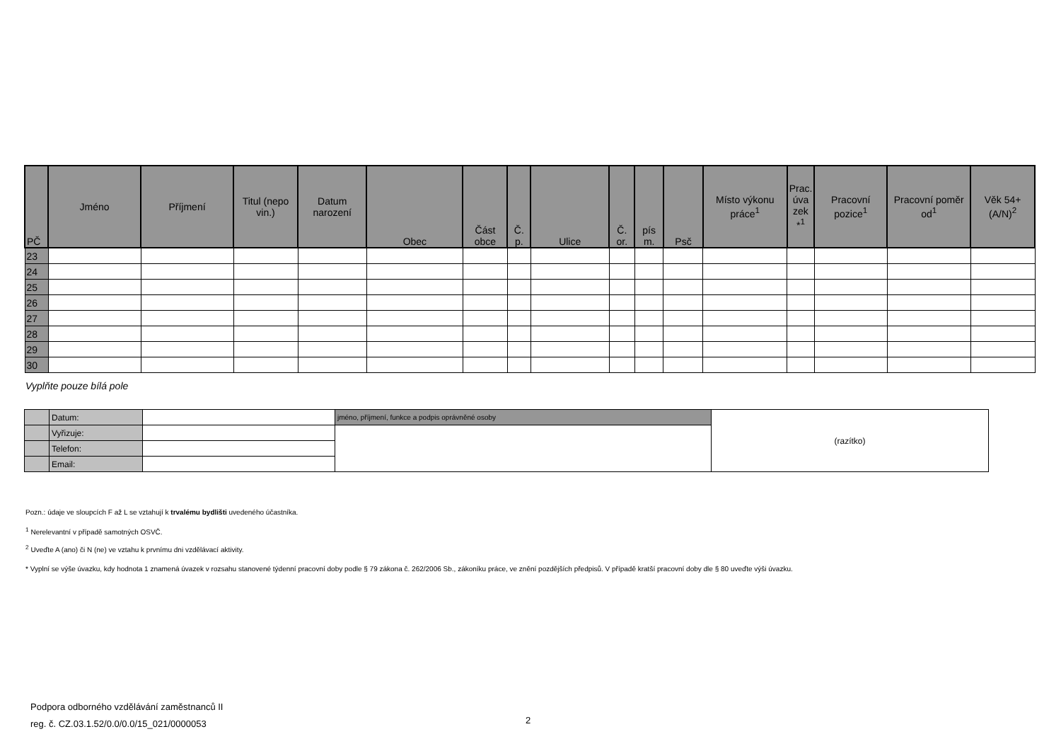| PČ | Jméno | Příjmení | Titul (nepo vin.) | Datum narození | Obec | Část obce | Č. p. | Ulice | Č. or. | pís m. | Psč | Místo výkonu práce<sup>1</sup> | Prac. úva zek *<sup>1</sup> | Pracovní pozice<sup>1</sup> | Pracovní poměr od<sup>1</sup> | Věk 54+ (A/N)<sup>2</sup> |
| --- | --- | --- | --- | --- | --- | --- | --- | --- | --- | --- | --- | --- | --- | --- | --- | --- |
| 23 | | | | | | | | | | | | | | | | |
| 24 | | | | | | | | | | | | | | | | |
| 25 | | | | | | | | | | | | | | | | |
| 26 | | | | | | | | | | | | | | | | |
| 27 | | | | | | | | | | | | | | | | |
| 28 | | | | | | | | | | | | | | | | |
| 29 | | | | | | | | | | | | | | | | |
| 30 | | | | | | | | | | | | | | | | |
Vyplňte pouze bílá pole
| | Datum: | | jméno, příjmení, funkce a podpis oprávněné osoby | (razítko) |
| | Vyřizuje: | | | |
| | Telefon: | | | |
| | Email: | | | |
Pozn.: údaje ve sloupcích F až L se vztahují k trvalému bydlišti uvedeného účastníka.
<sup>1</sup> Nerelevantní v případě samotných OSVČ.
<sup>2</sup> Uveďte A (ano) či N (ne) ve vztahu k prvnímu dni vzdělávací aktivity.
* Vyplní se výše úvazku, kdy hodnota 1 znamená úvazek v rozsahu stanovené týdenní pracovní doby podle § 79 zákona č. 262/2006 Sb., zákoníku práce, ve znění pozdějších předpisů. V případě kratší pracovní doby dle § 80 uveďte výši úvazku.
Podpora odborného vzdělávání zaměstnanců II
reg. č. CZ.03.1.52/0.0/0.0/15_021/0000053
2